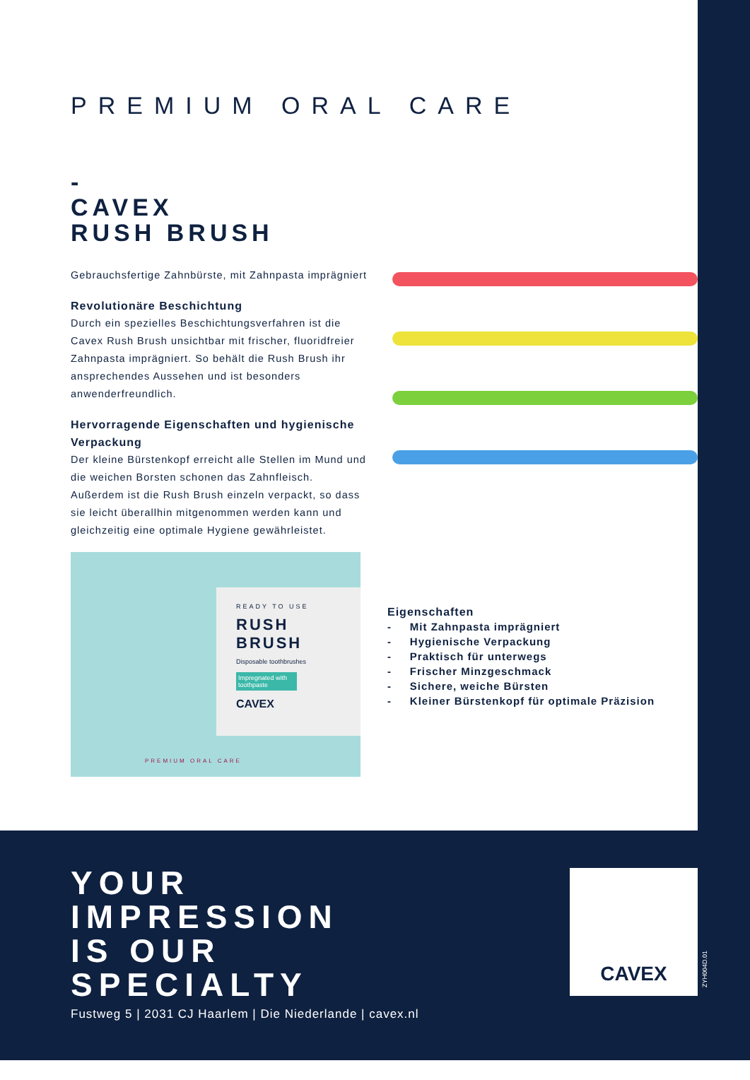PREMIUM ORAL CARE
-
CAVEX
RUSH BRUSH
Gebrauchsfertige Zahnbürste, mit Zahnpasta imprägniert
Revolutionäre Beschichtung
Durch ein spezielles Beschichtungsverfahren ist die Cavex Rush Brush unsichtbar mit frischer, fluoridfreier Zahnpasta imprägniert. So behält die Rush Brush ihr ansprechendes Aussehen und ist besonders anwenderfreundlich.
Hervorragende Eigenschaften und hygienische Verpackung
Der kleine Bürstenkopf erreicht alle Stellen im Mund und die weichen Borsten schonen das Zahnfleisch. Außerdem ist die Rush Brush einzeln verpackt, so dass sie leicht überallhin mitgenommen werden kann und gleichzeitig eine optimale Hygiene gewährleistet.
READY TO USE
RUSH
BRUSH
Disposable toothbrushes
Impregnated with toothpaste
CAVEX
PREMIUM ORAL CARE
Eigenschaften
- Mit Zahnpasta imprägniert
- Hygienische Verpackung
- Praktisch für unterwegs
- Frischer Minzgeschmack
- Sichere, weiche Bürsten
- Kleiner Bürstenkopf für optimale Präzision
YOUR
IMPRESSION
IS OUR
SPECIALTY
Fustweg 5 | 2031 CJ Haarlem | Die Niederlande | cavex.nl
CAVEX
ZYH004D.01